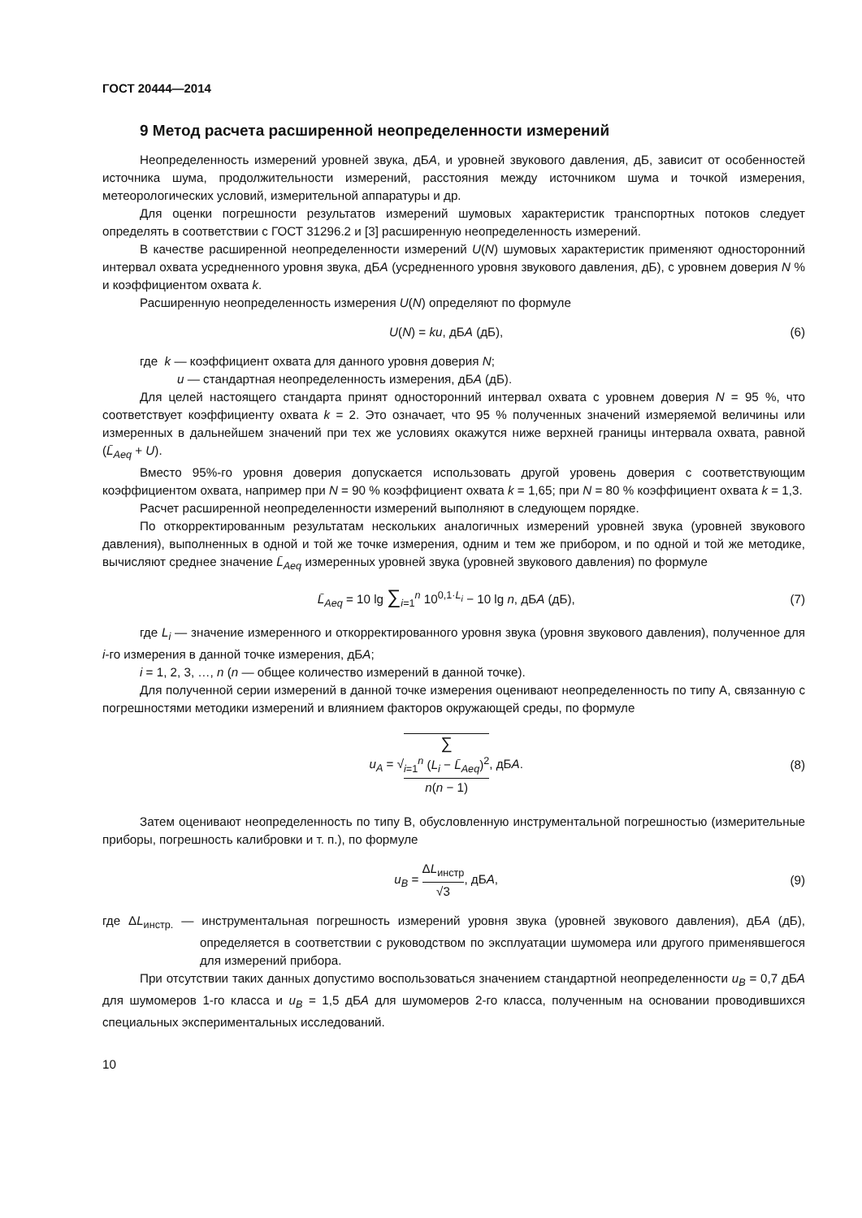ГОСТ 20444—2014
9 Метод расчета расширенной неопределенности измерений
Неопределенность измерений уровней звука, дБА, и уровней звукового давления, дБ, зависит от особенностей источника шума, продолжительности измерений, расстояния между источником шума и точкой измерения, метеорологических условий, измерительной аппаратуры и др.
Для оценки погрешности результатов измерений шумовых характеристик транспортных потоков следует определять в соответствии с ГОСТ 31296.2 и [3] расширенную неопределенность измерений.
В качестве расширенной неопределенности измерений U(N) шумовых характеристик применяют односторонний интервал охвата усредненного уровня звука, дБА (усредненного уровня звукового давления, дБ), с уровнем доверия N % и коэффициентом охвата k.
Расширенную неопределенность измерения U(N) определяют по формуле
U(N) = ku, дБА (дБ), (6)
где k — коэффициент охвата для данного уровня доверия N;
u — стандартная неопределенность измерения, дБА (дБ).
Для целей настоящего стандарта принят односторонний интервал охвата с уровнем доверия N = 95 %, что соответствует коэффициенту охвата k = 2. Это означает, что 95 % полученных значений измеряемой величины или измеренных в дальнейшем значений при тех же условиях окажутся ниже верхней границы интервала охвата, равной (L̄<sub>Aeq</sub> + U).
Вместо 95%-го уровня доверия допускается использовать другой уровень доверия с соответствующим коэффициентом охвата, например при N = 90 % коэффициент охвата k = 1,65; при N = 80 % коэффициент охвата k = 1,3.
Расчет расширенной неопределенности измерений выполняют в следующем порядке.
По откорректированным результатам нескольких аналогичных измерений уровней звука (уровней звукового давления), выполненных в одной и той же точке измерения, одним и тем же прибором, и по одной и той же методике, вычисляют среднее значение L̄<sub>Aeq</sub> измеренных уровней звука (уровней звукового давления) по формуле
L̄<sub>Aeq</sub> = 10 lg ∑<sub>i=1</sub><sup>n</sup> 10<sup>0,1·L<sub>i</sub></sup> − 10 lg n, дБА (дБ), (7)
где L<sub>i</sub> — значение измеренного и откорректированного уровня звука (уровня звукового давления), полученное для i-го измерения в данной точке измерения, дБА;
i = 1, 2, 3, …, n (n — общее количество измерений в данной точке).
Для полученной серии измерений в данной точке измерения оценивают неопределенность по типу А, связанную с погрешностями методики измерений и влиянием факторов окружающей среды, по формуле
u<sub>A</sub> = √∑
<sub>i=1</sub><sup>n</sup> (L<sub>i</sub> − L̄<sub>Aeq</sub>)<sup>2</sup> n(n − 1), дБА. (8)
Затем оценивают неопределенность по типу В, обусловленную инструментальной погрешностью (измерительные приборы, погрешность калибровки и т. п.), по формуле
u<sub>B</sub> = ΔL<sub>инстр</sub> √3, дБА, (9)
где ΔL<sub>инстр.</sub> — инструментальная погрешность измерений уровня звука (уровней звукового давления), дБА (дБ), определяется в соответствии с руководством по эксплуатации шумомера или другого применявшегося для измерений прибора.
При отсутствии таких данных допустимо воспользоваться значением стандартной неопределенности u<sub>B</sub> = 0,7 дБА для шумомеров 1-го класса и u<sub>B</sub> = 1,5 дБА для шумомеров 2-го класса, полученным на основании проводившихся специальных экспериментальных исследований.
10